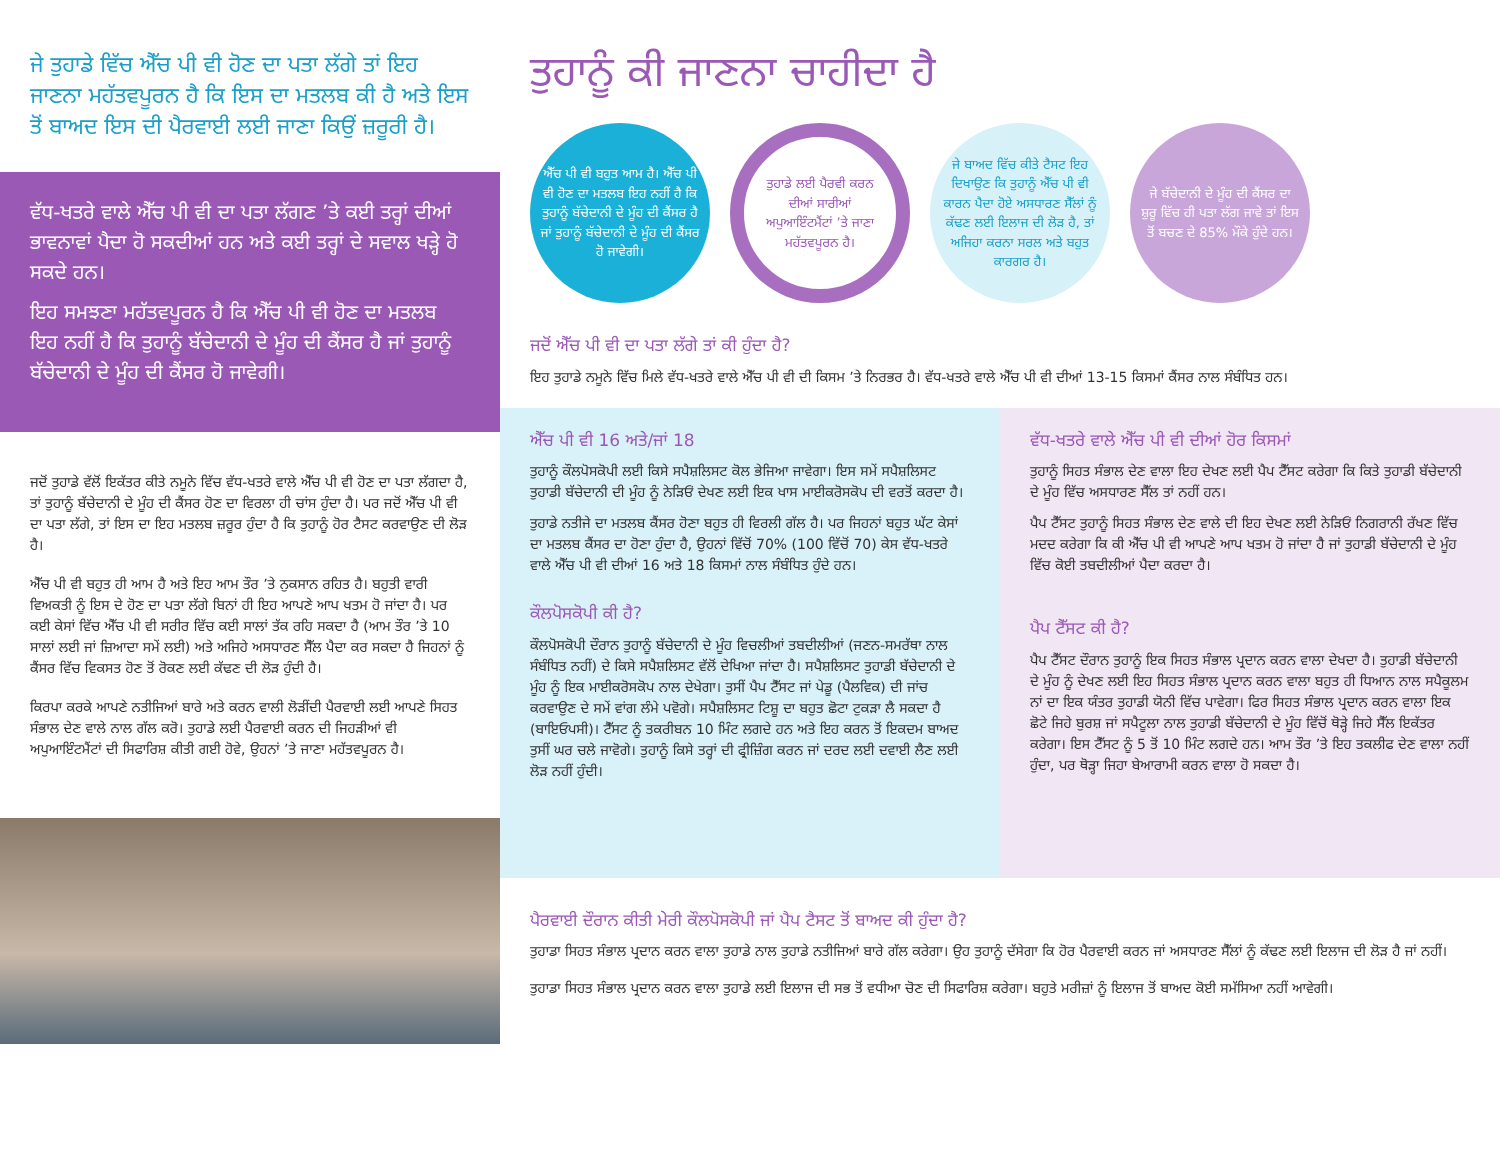ਜੇ ਤੁਹਾਡੇ ਵਿੱਚ ਐੱਚ ਪੀ ਵੀ ਹੋਣ ਦਾ ਪਤਾ ਲੱਗੇ ਤਾਂ ਇਹ ਜਾਣਨਾ ਮਹੱਤਵਪੂਰਨ ਹੈ ਕਿ ਇਸ ਦਾ ਮਤਲਬ ਕੀ ਹੈ ਅਤੇ ਇਸ ਤੋਂ ਬਾਅਦ ਇਸ ਦੀ ਪੈਰਵਾਈ ਲਈ ਜਾਣਾ ਕਿਉਂ ਜ਼ਰੂਰੀ ਹੈ।
ਵੱਧ-ਖਤਰੇ ਵਾਲੇ ਐੱਚ ਪੀ ਵੀ ਦਾ ਪਤਾ ਲੱਗਣ ’ਤੇ ਕਈ ਤਰ੍ਹਾਂ ਦੀਆਂ ਭਾਵਨਾਵਾਂ ਪੈਦਾ ਹੋ ਸਕਦੀਆਂ ਹਨ ਅਤੇ ਕਈ ਤਰ੍ਹਾਂ ਦੇ ਸਵਾਲ ਖੜ੍ਹੇ ਹੋ ਸਕਦੇ ਹਨ।
ਇਹ ਸਮਝਣਾ ਮਹੱਤਵਪੂਰਨ ਹੈ ਕਿ ਐੱਚ ਪੀ ਵੀ ਹੋਣ ਦਾ ਮਤਲਬ ਇਹ ਨਹੀਂ ਹੈ ਕਿ ਤੁਹਾਨੂੰ ਬੱਚੇਦਾਨੀ ਦੇ ਮੂੰਹ ਦੀ ਕੈਂਸਰ ਹੈ ਜਾਂ ਤੁਹਾਨੂੰ ਬੱਚੇਦਾਨੀ ਦੇ ਮੂੰਹ ਦੀ ਕੈਂਸਰ ਹੋ ਜਾਵੇਗੀ।
ਜਦੋਂ ਤੁਹਾਡੇ ਵੱਲੋਂ ਇਕੱਤਰ ਕੀਤੇ ਨਮੂਨੇ ਵਿੱਚ ਵੱਧ-ਖਤਰੇ ਵਾਲੇ ਐੱਚ ਪੀ ਵੀ ਹੋਣ ਦਾ ਪਤਾ ਲੱਗਦਾ ਹੈ, ਤਾਂ ਤੁਹਾਨੂੰ ਬੱਚੇਦਾਨੀ ਦੇ ਮੂੰਹ ਦੀ ਕੈਂਸਰ ਹੋਣ ਦਾ ਵਿਰਲਾ ਹੀ ਚਾਂਸ ਹੁੰਦਾ ਹੈ। ਪਰ ਜਦੋਂ ਐੱਚ ਪੀ ਵੀ ਦਾ ਪਤਾ ਲੱਗੇ, ਤਾਂ ਇਸ ਦਾ ਇਹ ਮਤਲਬ ਜ਼ਰੂਰ ਹੁੰਦਾ ਹੈ ਕਿ ਤੁਹਾਨੂੰ ਹੋਰ ਟੈਸਟ ਕਰਵਾਉਣ ਦੀ ਲੋੜ ਹੈ।
ਐੱਚ ਪੀ ਵੀ ਬਹੁਤ ਹੀ ਆਮ ਹੈ ਅਤੇ ਇਹ ਆਮ ਤੌਰ ’ਤੇ ਨੁਕਸਾਨ ਰਹਿਤ ਹੈ। ਬਹੁਤੀ ਵਾਰੀ ਵਿਅਕਤੀ ਨੂੰ ਇਸ ਦੇ ਹੋਣ ਦਾ ਪਤਾ ਲੱਗੇ ਬਿਨਾਂ ਹੀ ਇਹ ਆਪਣੇ ਆਪ ਖਤਮ ਹੋ ਜਾਂਦਾ ਹੈ। ਪਰ ਕਈ ਕੇਸਾਂ ਵਿੱਚ ਐੱਚ ਪੀ ਵੀ ਸਰੀਰ ਵਿੱਚ ਕਈ ਸਾਲਾਂ ਤੱਕ ਰਹਿ ਸਕਦਾ ਹੈ (ਆਮ ਤੌਰ ’ਤੇ 10 ਸਾਲਾਂ ਲਈ ਜਾਂ ਜ਼ਿਆਦਾ ਸਮੇਂ ਲਈ) ਅਤੇ ਅਜਿਹੇ ਅਸਧਾਰਣ ਸੈੱਲ ਪੈਦਾ ਕਰ ਸਕਦਾ ਹੈ ਜਿਹਨਾਂ ਨੂੰ ਕੈਂਸਰ ਵਿੱਚ ਵਿਕਸਤ ਹੋਣ ਤੋਂ ਰੋਕਣ ਲਈ ਕੱਢਣ ਦੀ ਲੋੜ ਹੁੰਦੀ ਹੈ।
ਕਿਰਪਾ ਕਰਕੇ ਆਪਣੇ ਨਤੀਜਿਆਂ ਬਾਰੇ ਅਤੇ ਕਰਨ ਵਾਲੀ ਲੋੜੀਂਦੀ ਪੈਰਵਾਈ ਲਈ ਆਪਣੇ ਸਿਹਤ ਸੰਭਾਲ ਦੇਣ ਵਾਲੇ ਨਾਲ ਗੱਲ ਕਰੋ। ਤੁਹਾਡੇ ਲਈ ਪੈਰਵਾਈ ਕਰਨ ਦੀ ਜਿਹੜੀਆਂ ਵੀ ਅਪੁਆਇੰਟਮੈਂਟਾਂ ਦੀ ਸਿਫਾਰਿਸ਼ ਕੀਤੀ ਗਈ ਹੋਵੇ, ਉਹਨਾਂ ’ਤੇ ਜਾਣਾ ਮਹੱਤਵਪੂਰਨ ਹੈ।
ਤੁਹਾਨੂੰ ਕੀ ਜਾਣਨਾ ਚਾਹੀਦਾ ਹੈ
ਐੱਚ ਪੀ ਵੀ ਬਹੁਤ ਆਮ ਹੈ। ਐੱਚ ਪੀ ਵੀ ਹੋਣ ਦਾ ਮਤਲਬ ਇਹ ਨਹੀਂ ਹੈ ਕਿ ਤੁਹਾਨੂੰ ਬੱਚੇਦਾਨੀ ਦੇ ਮੂੰਹ ਦੀ ਕੈਂਸਰ ਹੈ ਜਾਂ ਤੁਹਾਨੂੰ ਬੱਚੇਦਾਨੀ ਦੇ ਮੂੰਹ ਦੀ ਕੈਂਸਰ ਹੋ ਜਾਵੇਗੀ।
ਤੁਹਾਡੇ ਲਈ ਪੈਰਵੀ ਕਰਨ ਦੀਆਂ ਸਾਰੀਆਂ ਅਪੁਆਇੰਟਮੈਂਟਾਂ ’ਤੇ ਜਾਣਾ ਮਹੱਤਵਪੂਰਨ ਹੈ।
ਜੇ ਬਾਅਦ ਵਿੱਚ ਕੀਤੇ ਟੈਸਟ ਇਹ ਦਿਖਾਉਣ ਕਿ ਤੁਹਾਨੂੰ ਐੱਚ ਪੀ ਵੀ ਕਾਰਨ ਪੈਦਾ ਹੋਏ ਅਸਧਾਰਣ ਸੈੱਲਾਂ ਨੂੰ ਕੱਢਣ ਲਈ ਇਲਾਜ ਦੀ ਲੋੜ ਹੈ, ਤਾਂ ਅਜਿਹਾ ਕਰਨਾ ਸਰਲ ਅਤੇ ਬਹੁਤ ਕਾਰਗਰ ਹੈ।
ਜੇ ਬੱਚੇਦਾਨੀ ਦੇ ਮੂੰਹ ਦੀ ਕੈਂਸਰ ਦਾ ਸ਼ੁਰੂ ਵਿੱਚ ਹੀ ਪਤਾ ਲੱਗ ਜਾਵੇ ਤਾਂ ਇਸ ਤੋਂ ਬਚਣ ਦੇ 85% ਮੌਕੇ ਹੁੰਦੇ ਹਨ।
ਜਦੋਂ ਐੱਚ ਪੀ ਵੀ ਦਾ ਪਤਾ ਲੱਗੇ ਤਾਂ ਕੀ ਹੁੰਦਾ ਹੈ?
ਇਹ ਤੁਹਾਡੇ ਨਮੂਨੇ ਵਿੱਚ ਮਿਲੇ ਵੱਧ-ਖਤਰੇ ਵਾਲੇ ਐੱਚ ਪੀ ਵੀ ਦੀ ਕਿਸਮ ’ਤੇ ਨਿਰਭਰ ਹੈ। ਵੱਧ-ਖਤਰੇ ਵਾਲੇ ਐੱਚ ਪੀ ਵੀ ਦੀਆਂ 13-15 ਕਿਸਮਾਂ ਕੈਂਸਰ ਨਾਲ ਸੰਬੰਧਿਤ ਹਨ।
ਐੱਚ ਪੀ ਵੀ 16 ਅਤੇ/ਜਾਂ 18
ਤੁਹਾਨੂੰ ਕੌਲਪੋਸਕੋਪੀ ਲਈ ਕਿਸੇ ਸਪੈਸ਼ਲਿਸਟ ਕੋਲ ਭੇਜਿਆ ਜਾਵੇਗਾ। ਇਸ ਸਮੇਂ ਸਪੈਸ਼ਲਿਸਟ ਤੁਹਾਡੀ ਬੱਚੇਦਾਨੀ ਦੀ ਮੂੰਹ ਨੂੰ ਨੇੜਿਓਂ ਦੇਖਣ ਲਈ ਇਕ ਖਾਸ ਮਾਈਕਰੋਸਕੋਪ ਦੀ ਵਰਤੋਂ ਕਰਦਾ ਹੈ।
ਤੁਹਾਡੇ ਨਤੀਜੇ ਦਾ ਮਤਲਬ ਕੈਂਸਰ ਹੋਣਾ ਬਹੁਤ ਹੀ ਵਿਰਲੀ ਗੱਲ ਹੈ। ਪਰ ਜਿਹਨਾਂ ਬਹੁਤ ਘੱਟ ਕੇਸਾਂ ਦਾ ਮਤਲਬ ਕੈਂਸਰ ਦਾ ਹੋਣਾ ਹੁੰਦਾ ਹੈ, ਉਹਨਾਂ ਵਿੱਚੋਂ 70% (100 ਵਿੱਚੋਂ 70) ਕੇਸ ਵੱਧ-ਖਤਰੇ ਵਾਲੇ ਐੱਚ ਪੀ ਵੀ ਦੀਆਂ 16 ਅਤੇ 18 ਕਿਸਮਾਂ ਨਾਲ ਸੰਬੰਧਿਤ ਹੁੰਦੇ ਹਨ।
ਕੌਲਪੋਸਕੋਪੀ ਕੀ ਹੈ?
ਕੌਲਪੋਸਕੋਪੀ ਦੌਰਾਨ ਤੁਹਾਨੂੰ ਬੱਚੇਦਾਨੀ ਦੇ ਮੂੰਹ ਵਿਚਲੀਆਂ ਤਬਦੀਲੀਆਂ (ਜਣਨ-ਸਮਰੱਥਾ ਨਾਲ ਸੰਬੰਧਿਤ ਨਹੀਂ) ਦੇ ਕਿਸੇ ਸਪੈਸ਼ਲਿਸਟ ਵੱਲੋਂ ਦੇਖਿਆ ਜਾਂਦਾ ਹੈ। ਸਪੈਸ਼ਲਿਸਟ ਤੁਹਾਡੀ ਬੱਚੇਦਾਨੀ ਦੇ ਮੂੰਹ ਨੂੰ ਇਕ ਮਾਈਕਰੋਸਕੋਪ ਨਾਲ ਦੇਖੇਗਾ। ਤੁਸੀਂ ਪੈਪ ਟੈੱਸਟ ਜਾਂ ਪੇਡੂ (ਪੈਲਵਿਕ) ਦੀ ਜਾਂਚ ਕਰਵਾਉਣ ਦੇ ਸਮੇਂ ਵਾਂਗ ਲੰਮੇ ਪਵੋਗੇ। ਸਪੈਸ਼ਲਿਸਟ ਟਿਸ਼ੂ ਦਾ ਬਹੁਤ ਛੋਟਾ ਟੁਕੜਾ ਲੈ ਸਕਦਾ ਹੈ (ਬਾਇਓਪਸੀ)। ਟੈੱਸਟ ਨੂੰ ਤਕਰੀਬਨ 10 ਮਿੰਟ ਲਗਦੇ ਹਨ ਅਤੇ ਇਹ ਕਰਨ ਤੋਂ ਇਕਦਮ ਬਾਅਦ ਤੁਸੀਂ ਘਰ ਚਲੇ ਜਾਵੋਗੇ। ਤੁਹਾਨੂੰ ਕਿਸੇ ਤਰ੍ਹਾਂ ਦੀ ਫ੍ਰੀਜ਼ਿੰਗ ਕਰਨ ਜਾਂ ਦਰਦ ਲਈ ਦਵਾਈ ਲੈਣ ਲਈ ਲੋੜ ਨਹੀਂ ਹੁੰਦੀ।
ਵੱਧ-ਖਤਰੇ ਵਾਲੇ ਐੱਚ ਪੀ ਵੀ ਦੀਆਂ ਹੋਰ ਕਿਸਮਾਂ
ਤੁਹਾਨੂੰ ਸਿਹਤ ਸੰਭਾਲ ਦੇਣ ਵਾਲਾ ਇਹ ਦੇਖਣ ਲਈ ਪੈਪ ਟੈੱਸਟ ਕਰੇਗਾ ਕਿ ਕਿਤੇ ਤੁਹਾਡੀ ਬੱਚੇਦਾਨੀ ਦੇ ਮੂੰਹ ਵਿੱਚ ਅਸਧਾਰਣ ਸੈੱਲ ਤਾਂ ਨਹੀਂ ਹਨ।
ਪੈਪ ਟੈੱਸਟ ਤੁਹਾਨੂੰ ਸਿਹਤ ਸੰਭਾਲ ਦੇਣ ਵਾਲੇ ਦੀ ਇਹ ਦੇਖਣ ਲਈ ਨੇੜਿਓਂ ਨਿਗਰਾਨੀ ਰੱਖਣ ਵਿੱਚ ਮਦਦ ਕਰੇਗਾ ਕਿ ਕੀ ਐੱਚ ਪੀ ਵੀ ਆਪਣੇ ਆਪ ਖਤਮ ਹੋ ਜਾਂਦਾ ਹੈ ਜਾਂ ਤੁਹਾਡੀ ਬੱਚੇਦਾਨੀ ਦੇ ਮੂੰਹ ਵਿੱਚ ਕੋਈ ਤਬਦੀਲੀਆਂ ਪੈਦਾ ਕਰਦਾ ਹੈ।
ਪੈਪ ਟੈੱਸਟ ਕੀ ਹੈ?
ਪੈਪ ਟੈੱਸਟ ਦੌਰਾਨ ਤੁਹਾਨੂੰ ਇਕ ਸਿਹਤ ਸੰਭਾਲ ਪ੍ਰਦਾਨ ਕਰਨ ਵਾਲਾ ਦੇਖਦਾ ਹੈ। ਤੁਹਾਡੀ ਬੱਚੇਦਾਨੀ ਦੇ ਮੂੰਹ ਨੂੰ ਦੇਖਣ ਲਈ ਇਹ ਸਿਹਤ ਸੰਭਾਲ ਪ੍ਰਦਾਨ ਕਰਨ ਵਾਲਾ ਬਹੁਤ ਹੀ ਧਿਆਨ ਨਾਲ ਸਪੈਕੂਲਮ ਨਾਂ ਦਾ ਇਕ ਯੰਤਰ ਤੁਹਾਡੀ ਯੋਨੀ ਵਿੱਚ ਪਾਵੇਗਾ। ਫਿਰ ਸਿਹਤ ਸੰਭਾਲ ਪ੍ਰਦਾਨ ਕਰਨ ਵਾਲਾ ਇਕ ਛੋਟੇ ਜਿਹੇ ਬੁਰਸ਼ ਜਾਂ ਸਪੈਟੂਲਾ ਨਾਲ ਤੁਹਾਡੀ ਬੱਚੇਦਾਨੀ ਦੇ ਮੂੰਹ ਵਿੱਚੋਂ ਥੋੜ੍ਹੇ ਜਿਹੇ ਸੈੱਲ ਇਕੱਤਰ ਕਰੇਗਾ। ਇਸ ਟੈੱਸਟ ਨੂੰ 5 ਤੋਂ 10 ਮਿੰਟ ਲਗਦੇ ਹਨ। ਆਮ ਤੌਰ ’ਤੇ ਇਹ ਤਕਲੀਫ ਦੇਣ ਵਾਲਾ ਨਹੀਂ ਹੁੰਦਾ, ਪਰ ਥੋੜ੍ਹਾ ਜਿਹਾ ਬੇਆਰਾਮੀ ਕਰਨ ਵਾਲਾ ਹੋ ਸਕਦਾ ਹੈ।
ਪੈਰਵਾਈ ਦੌਰਾਨ ਕੀਤੀ ਮੇਰੀ ਕੌਲਪੋਸਕੋਪੀ ਜਾਂ ਪੈਪ ਟੈਸਟ ਤੋਂ ਬਾਅਦ ਕੀ ਹੁੰਦਾ ਹੈ?
ਤੁਹਾਡਾ ਸਿਹਤ ਸੰਭਾਲ ਪ੍ਰਦਾਨ ਕਰਨ ਵਾਲਾ ਤੁਹਾਡੇ ਨਾਲ ਤੁਹਾਡੇ ਨਤੀਜਿਆਂ ਬਾਰੇ ਗੱਲ ਕਰੇਗਾ। ਉਹ ਤੁਹਾਨੂੰ ਦੱਸੇਗਾ ਕਿ ਹੋਰ ਪੈਰਵਾਈ ਕਰਨ ਜਾਂ ਅਸਧਾਰਣ ਸੈੱਲਾਂ ਨੂੰ ਕੱਢਣ ਲਈ ਇਲਾਜ ਦੀ ਲੋੜ ਹੈ ਜਾਂ ਨਹੀਂ।
ਤੁਹਾਡਾ ਸਿਹਤ ਸੰਭਾਲ ਪ੍ਰਦਾਨ ਕਰਨ ਵਾਲਾ ਤੁਹਾਡੇ ਲਈ ਇਲਾਜ ਦੀ ਸਭ ਤੋਂ ਵਧੀਆ ਚੋਣ ਦੀ ਸਿਫਾਰਿਸ਼ ਕਰੇਗਾ। ਬਹੁਤੇ ਮਰੀਜ਼ਾਂ ਨੂੰ ਇਲਾਜ ਤੋਂ ਬਾਅਦ ਕੋਈ ਸਮੱਸਿਆ ਨਹੀਂ ਆਵੇਗੀ।